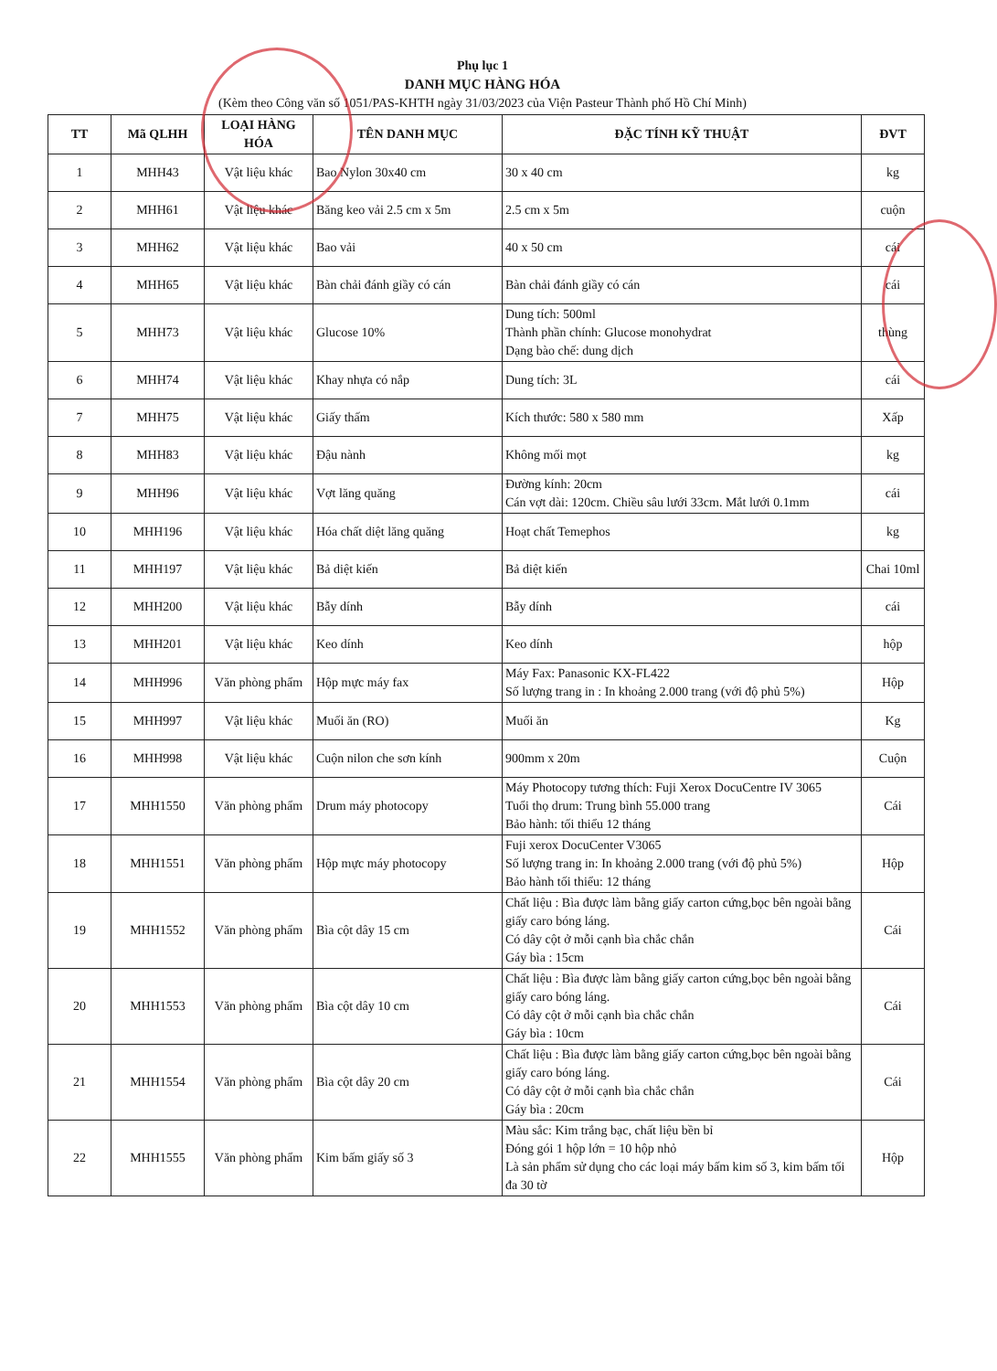Phụ lục 1
DANH MỤC HÀNG HÓA
(Kèm theo Công văn số 1051/PAS-KHTH ngày 31/03/2023 của Viện Pasteur Thành phố Hồ Chí Minh)
| TT | Mã QLHH | LOẠI HÀNG HÓA | TÊN DANH MỤC | ĐẶC TÍNH KỸ THUẬT | ĐVT |
| --- | --- | --- | --- | --- | --- |
| 1 | MHH43 | Vật liệu khác | Bao Nylon 30x40 cm | 30 x 40 cm | kg |
| 2 | MHH61 | Vật liệu khác | Băng keo vải 2.5 cm x 5m | 2.5 cm x 5m | cuộn |
| 3 | MHH62 | Vật liệu khác | Bao vải | 40 x 50 cm | cái |
| 4 | MHH65 | Vật liệu khác | Bàn chải đánh giầy có cán | Bàn chải đánh giầy có cán | cái |
| 5 | MHH73 | Vật liệu khác | Glucose 10% | Dung tích: 500ml Thành phần chính: Glucose monohydrat Dạng bào chế: dung dịch | thùng |
| 6 | MHH74 | Vật liệu khác | Khay nhựa có nắp | Dung tích: 3L | cái |
| 7 | MHH75 | Vật liệu khác | Giấy thấm | Kích thước: 580 x 580 mm | Xấp |
| 8 | MHH83 | Vật liệu khác | Đậu nành | Không mối mọt | kg |
| 9 | MHH96 | Vật liệu khác | Vợt lăng quăng | Đường kính: 20cm Cán vợt dài: 120cm. Chiều sâu lưới 33cm. Mắt lưới 0.1mm | cái |
| 10 | MHH196 | Vật liệu khác | Hóa chất diệt lăng quăng | Hoạt chất Temephos | kg |
| 11 | MHH197 | Vật liệu khác | Bả diệt kiến | Bả diệt kiến | Chai 10ml |
| 12 | MHH200 | Vật liệu khác | Bẫy dính | Bẫy dính | cái |
| 13 | MHH201 | Vật liệu khác | Keo dính | Keo dính | hộp |
| 14 | MHH996 | Văn phòng phẩm | Hộp mực máy fax | Máy Fax: Panasonic KX-FL422 Số lượng trang in : In khoảng 2.000 trang (với độ phủ 5%) | Hộp |
| 15 | MHH997 | Vật liệu khác | Muối ăn (RO) | Muối ăn | Kg |
| 16 | MHH998 | Vật liệu khác | Cuộn nilon che sơn kính | 900mm x 20m | Cuộn |
| 17 | MHH1550 | Văn phòng phẩm | Drum máy photocopy | Máy Photocopy tương thích: Fuji Xerox DocuCentre IV 3065 Tuổi thọ drum: Trung bình 55.000 trang Bảo hành: tối thiểu 12 tháng | Cái |
| 18 | MHH1551 | Văn phòng phẩm | Hộp mực máy photocopy | Fuji xerox DocuCenter V3065 Số lượng trang in: In khoảng 2.000 trang (với độ phủ 5%) Bảo hành tối thiểu: 12 tháng | Hộp |
| 19 | MHH1552 | Văn phòng phẩm | Bìa cột dây 15 cm | Chất liệu : Bìa được làm bằng giấy carton cứng,bọc bên ngoài bằng giấy caro bóng láng. Có dây cột ở mỗi cạnh bìa chắc chắn Gáy bìa : 15cm | Cái |
| 20 | MHH1553 | Văn phòng phẩm | Bìa cột dây 10 cm | Chất liệu : Bìa được làm bằng giấy carton cứng,bọc bên ngoài bằng giấy caro bóng láng. Có dây cột ở mỗi cạnh bìa chắc chắn Gáy bìa : 10cm | Cái |
| 21 | MHH1554 | Văn phòng phẩm | Bìa cột dây 20 cm | Chất liệu : Bìa được làm bằng giấy carton cứng,bọc bên ngoài bằng giấy caro bóng láng. Có dây cột ở mỗi cạnh bìa chắc chắn Gáy bìa : 20cm | Cái |
| 22 | MHH1555 | Văn phòng phẩm | Kim bấm giấy số 3 | Màu sắc: Kim trắng bạc, chất liệu bền bỉ Đóng gói 1 hộp lớn = 10 hộp nhỏ Là sản phẩm sử dụng cho các loại máy bấm kim số 3, kim bấm tối đa 30 tờ | Hộp |